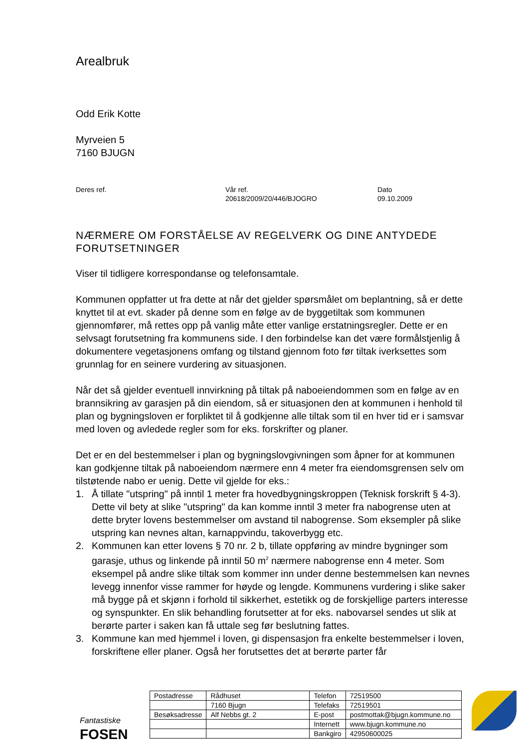Arealbruk
Odd Erik Kotte
Myrveien 5
7160 BJUGN
Deres ref. Vår ref.
20618/2009/20/446/BJOGRO
Dato
09.10.2009
NÆRMERE OM FORSTÅELSE AV REGELVERK OG DINE ANTYDEDE FORUTSETNINGER
Viser til tidligere korrespondanse og telefonsamtale.
Kommunen oppfatter ut fra dette at når det gjelder spørsmålet om beplantning, så er dette knyttet til at evt. skader på denne som en følge av de byggetiltak som kommunen gjennomfører, må rettes opp på vanlig måte etter vanlige erstatningsregler. Dette er en selvsagt forutsetning fra kommunens side. I den forbindelse kan det være formålstjenlig å dokumentere vegetasjonens omfang og tilstand gjennom foto før tiltak iverksettes som grunnlag for en seinere vurdering av situasjonen.
Når det så gjelder eventuell innvirkning på tiltak på naboeiendommen som en følge av en brannsikring av garasjen på din eiendom, så er situasjonen den at kommunen i henhold til plan og bygningsloven er forpliktet til å godkjenne alle tiltak som til en hver tid er i samsvar med loven og avledede regler som for eks. forskrifter og planer.
Det er en del bestemmelser i plan og bygningslovgivningen som åpner for at kommunen kan godkjenne tiltak på naboeiendom nærmere enn 4 meter fra eiendomsgrensen selv om tilstøtende nabo er uenig. Dette vil gjelde for eks.:
1. Å tillate "utspring" på inntil 1 meter fra hovedbygningskroppen (Teknisk forskrift § 4-3). Dette vil bety at slike "utspring" da kan komme inntil 3 meter fra nabogrense uten at dette bryter lovens bestemmelser om avstand til nabogrense. Som eksempler på slike utspring kan nevnes altan, karnappvindu, takoverbygg etc.
2. Kommunen kan etter lovens § 70 nr. 2 b, tillate oppføring av mindre bygninger som garasje, uthus og linkende på inntil 50 m<sup>2</sup> nærmere nabogrense enn 4 meter. Som eksempel på andre slike tiltak som kommer inn under denne bestemmelsen kan nevnes levegg innenfor visse rammer for høyde og lengde. Kommunens vurdering i slike saker må bygge på et skjønn i forhold til sikkerhet, estetikk og de forskjellige parters interesse og synspunkter. En slik behandling forutsetter at for eks. nabovarsel sendes ut slik at berørte parter i saken kan få uttale seg før beslutning fattes.
3. Kommune kan med hjemmel i loven, gi dispensasjon fra enkelte bestemmelser i loven, forskriftene eller planer. Også her forutsettes det at berørte parter får
Fantastiske
FOSEN
| Postadresse | Rådhuset | Telefon | 72519500 |
| | 7160 Bjugn | Telefaks | 72519501 |
| Besøksadresse | Alf Nebbs gt. 2 | E-post | postmottak@bjugn.kommune.no |
| | | Internett | www.bjugn.kommune.no |
| | | Bankgiro | 42950600025 |